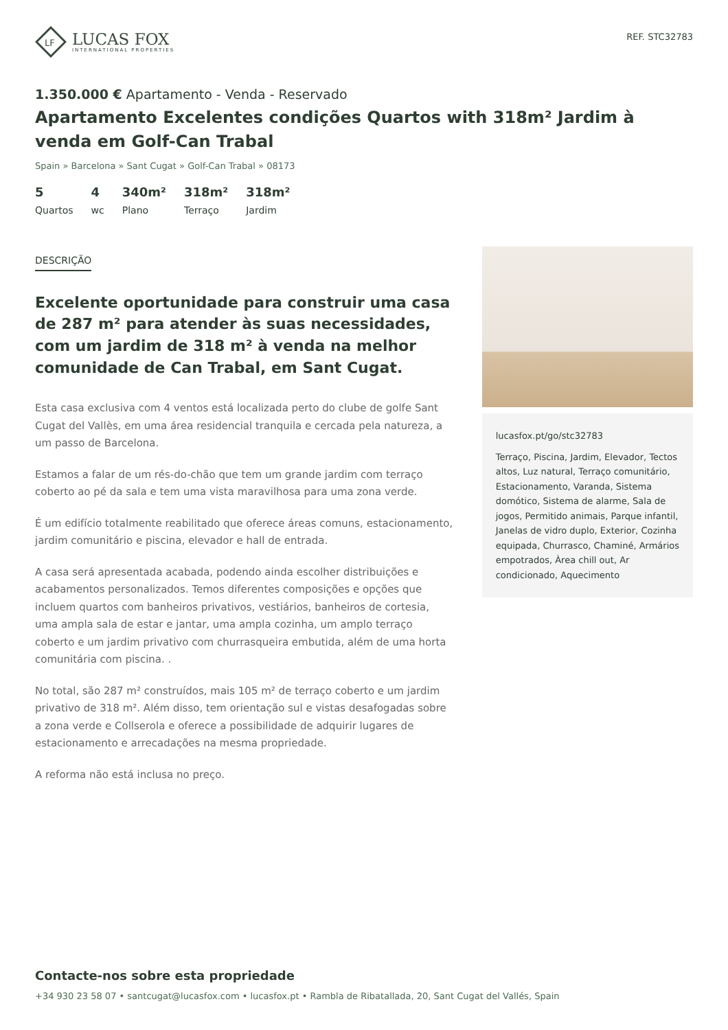LF
LUCAS FOX
INTERNATIONAL PROPERTIES
REF. STC32783
1.350.000 € Apartamento - Venda - Reservado
Apartamento Excelentes condições Quartos with 318m² Jardim à venda em Golf-Can Trabal
Spain » Barcelona » Sant Cugat » Golf-Can Trabal » 08173
5
Quartos
4
wc
340m²
Plano
318m²
Terraço
318m²
Jardim
DESCRIÇÃO
Excelente oportunidade para construir uma casa de 287 m² para atender às suas necessidades, com um jardim de 318 m² à venda na melhor comunidade de Can Trabal, em Sant Cugat.
Esta casa exclusiva com 4 ventos está localizada perto do clube de golfe Sant Cugat del Vallès, em uma área residencial tranquila e cercada pela natureza, a um passo de Barcelona.
Estamos a falar de um rés-do-chão que tem um grande jardim com terraço coberto ao pé da sala e tem uma vista maravilhosa para uma zona verde.
É um edifício totalmente reabilitado que oferece áreas comuns, estacionamento, jardim comunitário e piscina, elevador e hall de entrada.
A casa será apresentada acabada, podendo ainda escolher distribuições e acabamentos personalizados. Temos diferentes composições e opções que incluem quartos com banheiros privativos, vestiários, banheiros de cortesia, uma ampla sala de estar e jantar, uma ampla cozinha, um amplo terraço coberto e um jardim privativo com churrasqueira embutida, além de uma horta comunitária com piscina. .
No total, são 287 m² construídos, mais 105 m² de terraço coberto e um jardim privativo de 318 m². Além disso, tem orientação sul e vistas desafogadas sobre a zona verde e Collserola e oferece a possibilidade de adquirir lugares de estacionamento e arrecadações na mesma propriedade.
A reforma não está inclusa no preço.
lucasfox.pt/go/stc32783
Terraço, Piscina, Jardim, Elevador, Tectos altos, Luz natural, Terraço comunitário, Estacionamento, Varanda, Sistema domótico, Sistema de alarme, Sala de jogos, Permitido animais, Parque infantil, Janelas de vidro duplo, Exterior, Cozinha equipada, Churrasco, Chaminé, Armários empotrados, Àrea chill out, Ar condicionado, Aquecimento
Contacte-nos sobre esta propriedade
+34 930 23 58 07 • santcugat@lucasfox.com • lucasfox.pt • Rambla de Ribatallada, 20, Sant Cugat del Vallés, Spain